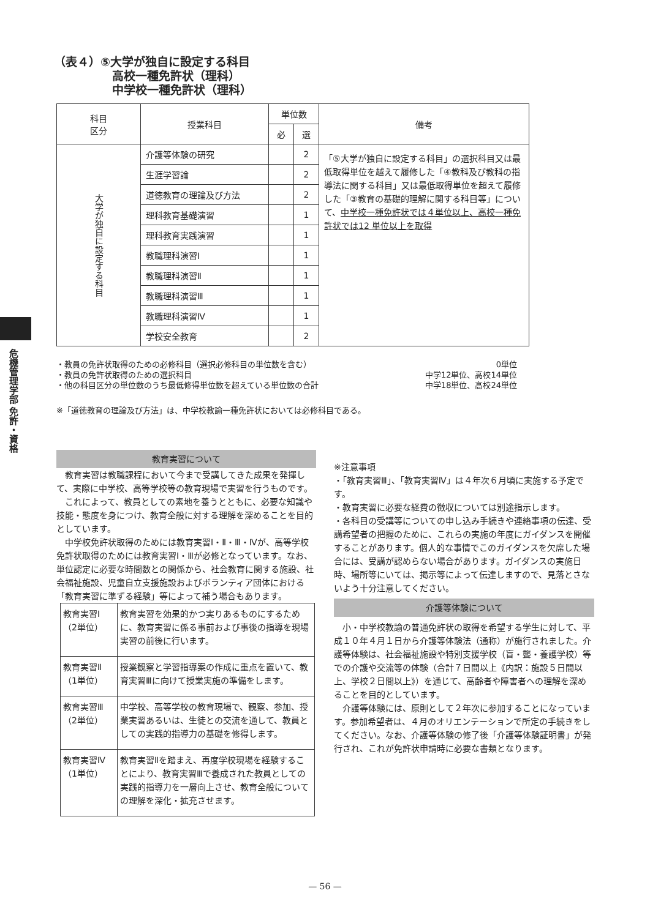危機管理学部 免許・資格
（表４）⑤大学が独自に設定する科目
　　　　　高校一種免許状（理科）
　　　　　中学校一種免許状（理科）
| 科目 区分 | 授業科目 | 単位数 | | 備考 |
| --- | --- | --- | --- | --- |
| | | 必 | 選 | |
| 大学が独自に設定する科目 | 介護等体験の研究 | | 2 | 「⑤大学が独自に設定する科目」の選択科目又は最低取得単位を越えて履修した「④教科及び教科の指導法に関する科目」又は最低取得単位を超えて履修した「③教育の基礎的理解に関する科目等」について、 中学校一種免許状では４単位以上、高校一種免許状では12 単位以上を取得 |
| | 生涯学習論 | | 2 | |
| | 道徳教育の理論及び方法 | | 2 | |
| | 理科教育基礎演習 | | 1 | |
| | 理科教育実践演習 | | 1 | |
| | 教職理科演習Ⅰ | | 1 | |
| | 教職理科演習Ⅱ | | 1 | |
| | 教職理科演習Ⅲ | | 1 | |
| | 教職理科演習Ⅳ | | 1 | |
| | 学校安全教育 | | 2 | |
・教員の免許状取得のための必修科目（選択必修科目の単位数を含む） 0単位
・教員の免許状取得のための選択科目 中学12単位、高校14単位
・他の科目区分の単位数のうち最低修得単位数を超えている単位数の合計 中学18単位、高校24単位
※「道徳教育の理論及び方法」は、中学校教諭一種免許状においては必修科目である。
教育実習について
教育実習は教職課程において今まで受講してきた成果を発揮して、実際に中学校、高等学校等の教育現場で実習を行うものです。
これによって、教員としての素地を養うとともに、必要な知識や技能・態度を身につけ、教育全般に対する理解を深めることを目的としています。
中学校免許状取得のためには教育実習Ⅰ・Ⅱ・Ⅲ・Ⅳが、高等学校免許状取得のためには教育実習Ⅰ・Ⅲが必修となっています。なお、単位認定に必要な時間数との関係から、社会教育に関する施設、社会福祉施設、児童自立支援施設およびボランティア団体における「教育実習に準ずる経験」等によって補う場合もあります。
| 教育実習Ⅰ （2単位） | 教育実習を効果的かつ実りあるものにするために、教育実習に係る事前および事後の指導を現場実習の前後に行います。 |
| 教育実習Ⅱ （1単位） | 授業観察と学習指導案の作成に重点を置いて、教育実習Ⅲに向けて授業実施の準備をします。 |
| 教育実習Ⅲ （2単位） | 中学校、高等学校の教育現場で、観察、参加、授業実習あるいは、生徒との交流を通して、教員としての実践的指導力の基礎を修得します。 |
| 教育実習Ⅳ （1単位） | 教育実習Ⅱを踏まえ、再度学校現場を経験することにより、教育実習Ⅲで養成された教員としての実践的指導力を一層向上させ、教育全般についての理解を深化・拡充させます。 |
※注意事項
・「教育実習Ⅲ」、「教育実習Ⅳ」は４年次６月頃に実施する予定です。
・教育実習に必要な経費の徴収については別途指示します。
・各科目の受講等についての申し込み手続きや連絡事項の伝達、受講希望者の把握のために、これらの実施の年度にガイダンスを開催することがあります。個人的な事情でこのガイダンスを欠席した場合には、受講が認めらない場合があります。ガイダンスの実施日時、場所等にいては、掲示等によって伝達しますので、見落とさないよう十分注意してください。
介護等体験について
小・中学校教諭の普通免許状の取得を希望する学生に対して、平成１０年４月１日から介護等体験法（通称）が施行されました。介護等体験は、社会福祉施設や特別支援学校（盲・聾・養護学校）等での介護や交流等の体験（合計７日間以上《内訳：施設５日間以上、学校２日間以上》）を通じて、高齢者や障害者への理解を深めることを目的としています。
介護等体験には、原則として２年次に参加することになっています。参加希望者は、４月のオリエンテーションで所定の手続きをしてください。なお、介護等体験の修了後「介護等体験証明書」が発行され、これが免許状申請時に必要な書類となります。
— 56 —